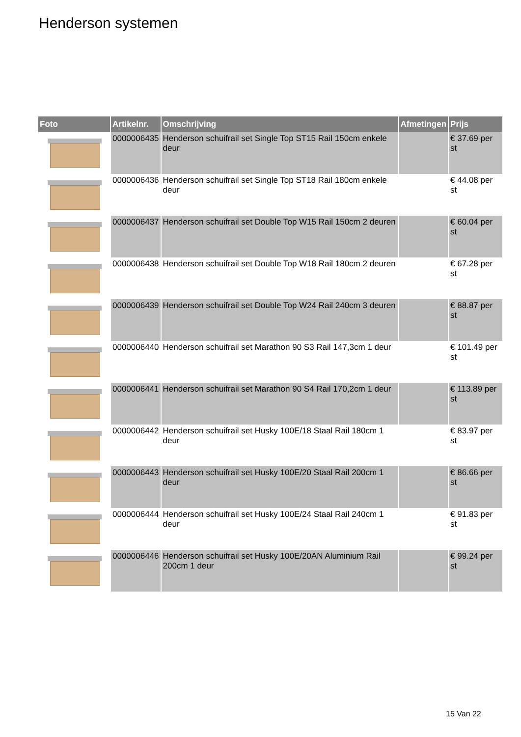Henderson systemen
| Foto | Artikelnr. | Omschrijving | Afmetingen | Prijs |
| --- | --- | --- | --- | --- |
| | 0000006435 | Henderson schuifrail set Single Top ST15 Rail 150cm enkele deur | | € 37.69 per st |
| | 0000006436 | Henderson schuifrail set Single Top ST18 Rail 180cm enkele deur | | € 44.08 per st |
| | 0000006437 | Henderson schuifrail set Double Top W15 Rail 150cm 2 deuren | | € 60.04 per st |
| | 0000006438 | Henderson schuifrail set Double Top W18 Rail 180cm 2 deuren | | € 67.28 per st |
| | 0000006439 | Henderson schuifrail set Double Top W24 Rail 240cm 3 deuren | | € 88.87 per st |
| | 0000006440 | Henderson schuifrail set Marathon 90 S3 Rail 147,3cm 1 deur | | € 101.49 per st |
| | 0000006441 | Henderson schuifrail set Marathon 90 S4 Rail 170,2cm 1 deur | | € 113.89 per st |
| | 0000006442 | Henderson schuifrail set Husky 100E/18 Staal Rail 180cm 1 deur | | € 83.97 per st |
| | 0000006443 | Henderson schuifrail set Husky 100E/20 Staal Rail 200cm 1 deur | | € 86.66 per st |
| | 0000006444 | Henderson schuifrail set Husky 100E/24 Staal Rail 240cm 1 deur | | € 91.83 per st |
| | 0000006446 | Henderson schuifrail set Husky 100E/20AN Aluminium Rail 200cm 1 deur | | € 99.24 per st |
15 Van 22